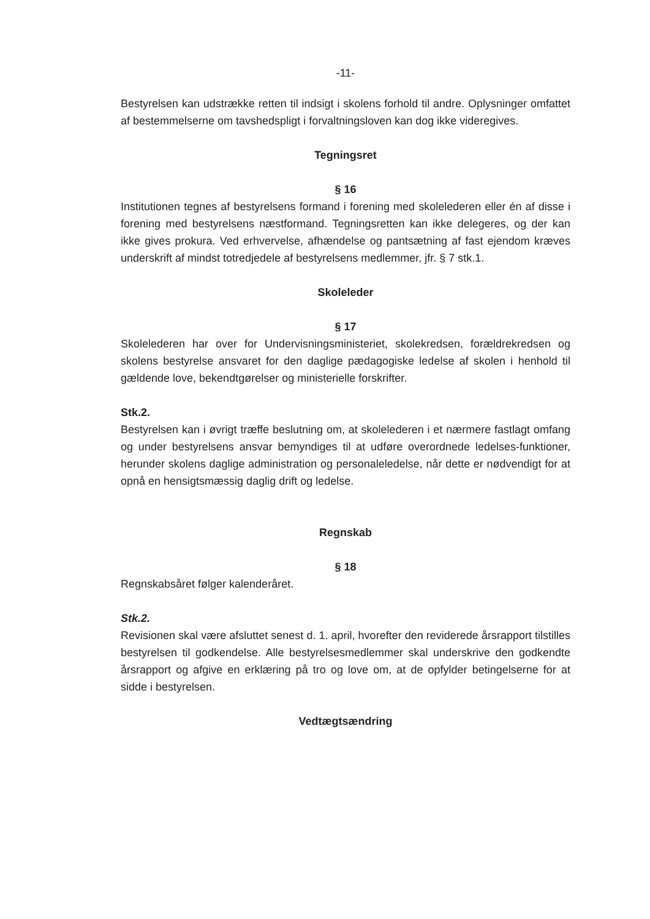-11-
Bestyrelsen kan udstrække retten til indsigt i skolens forhold til andre. Oplysninger omfattet af bestemmelserne om tavshedspligt i forvaltningsloven kan dog ikke videregives.
Tegningsret
§ 16
Institutionen tegnes af bestyrelsens formand i forening med skolelederen eller én af disse i forening med bestyrelsens næstformand. Tegningsretten kan ikke delegeres, og der kan ikke gives prokura. Ved erhvervelse, afhændelse og pantsætning af fast ejendom kræves underskrift af mindst totredjedele af bestyrelsens medlemmer, jfr. § 7 stk.1.
Skoleleder
§ 17
Skolelederen har over for Undervisningsministeriet, skolekredsen, forældrekredsen og skolens bestyrelse ansvaret for den daglige pædagogiske ledelse af skolen i henhold til gældende love, bekendtgørelser og ministerielle forskrifter.
Stk.2.
Bestyrelsen kan i øvrigt træffe beslutning om, at skolelederen i et nærmere fastlagt omfang og under bestyrelsens ansvar bemyndiges til at udføre overordnede ledelses-funktioner, herunder skolens daglige administration og personaleledelse, når dette er nødvendigt for at opnå en hensigtsmæssig daglig drift og ledelse.
Regnskab
§ 18
Regnskabsåret følger kalenderåret.
Stk.2.
Revisionen skal være afsluttet senest d. 1. april, hvorefter den reviderede årsrapport tilstilles bestyrelsen til godkendelse. Alle bestyrelsesmedlemmer skal underskrive den godkendte årsrapport og afgive en erklæring på tro og love om, at de opfylder betingelserne for at sidde i bestyrelsen.
Vedtægtsændring